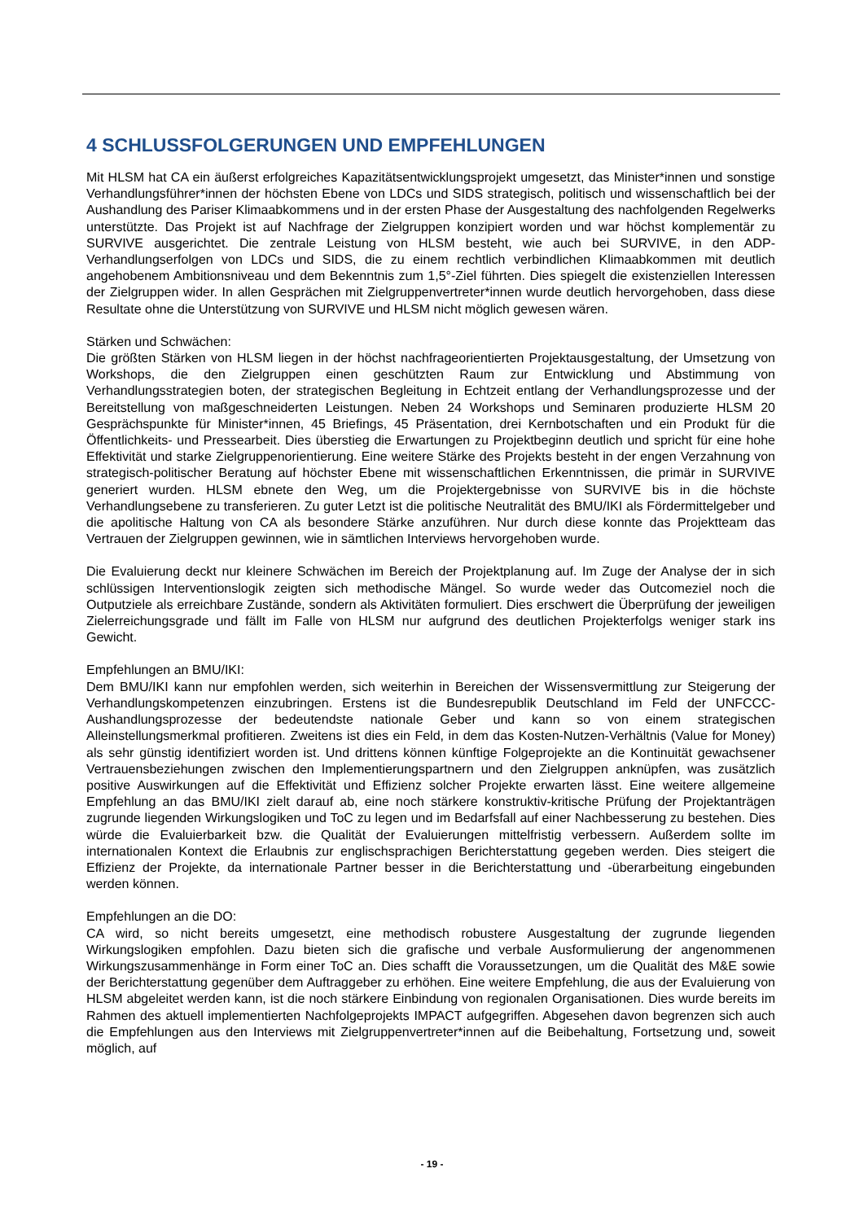4 SCHLUSSFOLGERUNGEN UND EMPFEHLUNGEN
Mit HLSM hat CA ein äußerst erfolgreiches Kapazitätsentwicklungsprojekt umgesetzt, das Minister*innen und sonstige Verhandlungsführer*innen der höchsten Ebene von LDCs und SIDS strategisch, politisch und wissenschaftlich bei der Aushandlung des Pariser Klimaabkommens und in der ersten Phase der Ausgestaltung des nachfolgenden Regelwerks unterstützte. Das Projekt ist auf Nachfrage der Zielgruppen konzipiert worden und war höchst komplementär zu SURVIVE ausgerichtet. Die zentrale Leistung von HLSM besteht, wie auch bei SURVIVE, in den ADP-Verhandlungserfolgen von LDCs und SIDS, die zu einem rechtlich verbindlichen Klimaabkommen mit deutlich angehobenem Ambitionsniveau und dem Bekenntnis zum 1,5°-Ziel führten. Dies spiegelt die existenziellen Interessen der Zielgruppen wider. In allen Gesprächen mit Zielgruppenvertreter*innen wurde deutlich hervorgehoben, dass diese Resultate ohne die Unterstützung von SURVIVE und HLSM nicht möglich gewesen wären.
Stärken und Schwächen:
Die größten Stärken von HLSM liegen in der höchst nachfrageorientierten Projektausgestaltung, der Umsetzung von Workshops, die den Zielgruppen einen geschützten Raum zur Entwicklung und Abstimmung von Verhandlungsstrategien boten, der strategischen Begleitung in Echtzeit entlang der Verhandlungsprozesse und der Bereitstellung von maßgeschneiderten Leistungen. Neben 24 Workshops und Seminaren produzierte HLSM 20 Gesprächspunkte für Minister*innen, 45 Briefings, 45 Präsentation, drei Kernbotschaften und ein Produkt für die Öffentlichkeits- und Pressearbeit. Dies überstieg die Erwartungen zu Projektbeginn deutlich und spricht für eine hohe Effektivität und starke Zielgruppenorientierung. Eine weitere Stärke des Projekts besteht in der engen Verzahnung von strategisch-politischer Beratung auf höchster Ebene mit wissenschaftlichen Erkenntnissen, die primär in SURVIVE generiert wurden. HLSM ebnete den Weg, um die Projektergebnisse von SURVIVE bis in die höchste Verhandlungsebene zu transferieren. Zu guter Letzt ist die politische Neutralität des BMU/IKI als Fördermittelgeber und die apolitische Haltung von CA als besondere Stärke anzuführen. Nur durch diese konnte das Projektteam das Vertrauen der Zielgruppen gewinnen, wie in sämtlichen Interviews hervorgehoben wurde.
Die Evaluierung deckt nur kleinere Schwächen im Bereich der Projektplanung auf. Im Zuge der Analyse der in sich schlüssigen Interventionslogik zeigten sich methodische Mängel. So wurde weder das Outcomeziel noch die Outputziele als erreichbare Zustände, sondern als Aktivitäten formuliert. Dies erschwert die Überprüfung der jeweiligen Zielerreichungsgrade und fällt im Falle von HLSM nur aufgrund des deutlichen Projekterfolgs weniger stark ins Gewicht.
Empfehlungen an BMU/IKI:
Dem BMU/IKI kann nur empfohlen werden, sich weiterhin in Bereichen der Wissensvermittlung zur Steigerung der Verhandlungskompetenzen einzubringen. Erstens ist die Bundesrepublik Deutschland im Feld der UNFCCC-Aushandlungsprozesse der bedeutendste nationale Geber und kann so von einem strategischen Alleinstellungsmerkmal profitieren. Zweitens ist dies ein Feld, in dem das Kosten-Nutzen-Verhältnis (Value for Money) als sehr günstig identifiziert worden ist. Und drittens können künftige Folgeprojekte an die Kontinuität gewachsener Vertrauensbeziehungen zwischen den Implementierungspartnern und den Zielgruppen anknüpfen, was zusätzlich positive Auswirkungen auf die Effektivität und Effizienz solcher Projekte erwarten lässt. Eine weitere allgemeine Empfehlung an das BMU/IKI zielt darauf ab, eine noch stärkere konstruktiv-kritische Prüfung der Projektanträgen zugrunde liegenden Wirkungslogiken und ToC zu legen und im Bedarfsfall auf einer Nachbesserung zu bestehen. Dies würde die Evaluierbarkeit bzw. die Qualität der Evaluierungen mittelfristig verbessern. Außerdem sollte im internationalen Kontext die Erlaubnis zur englischsprachigen Berichterstattung gegeben werden. Dies steigert die Effizienz der Projekte, da internationale Partner besser in die Berichterstattung und -überarbeitung eingebunden werden können.
Empfehlungen an die DO:
CA wird, so nicht bereits umgesetzt, eine methodisch robustere Ausgestaltung der zugrunde liegenden Wirkungslogiken empfohlen. Dazu bieten sich die grafische und verbale Ausformulierung der angenommenen Wirkungszusammenhänge in Form einer ToC an. Dies schafft die Voraussetzungen, um die Qualität des M&E sowie der Berichterstattung gegenüber dem Auftraggeber zu erhöhen. Eine weitere Empfehlung, die aus der Evaluierung von HLSM abgeleitet werden kann, ist die noch stärkere Einbindung von regionalen Organisationen. Dies wurde bereits im Rahmen des aktuell implementierten Nachfolgeprojekts IMPACT aufgegriffen. Abgesehen davon begrenzen sich auch die Empfehlungen aus den Interviews mit Zielgruppenvertreter*innen auf die Beibehaltung, Fortsetzung und, soweit möglich, auf
- 19 -